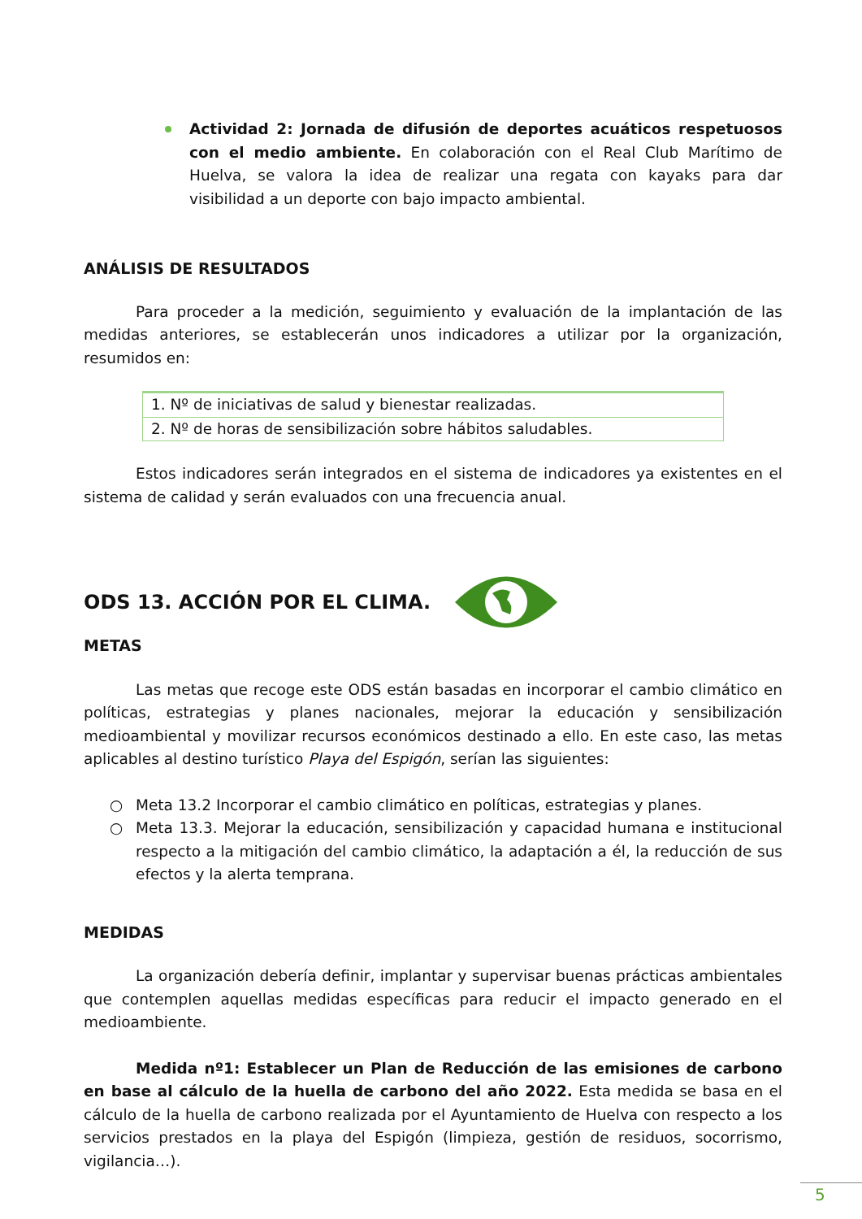Actividad 2: Jornada de difusión de deportes acuáticos respetuosos con el medio ambiente. En colaboración con el Real Club Marítimo de Huelva, se valora la idea de realizar una regata con kayaks para dar visibilidad a un deporte con bajo impacto ambiental.
ANÁLISIS DE RESULTADOS
Para proceder a la medición, seguimiento y evaluación de la implantación de las medidas anteriores, se establecerán unos indicadores a utilizar por la organización, resumidos en:
| 1. Nº de iniciativas de salud y bienestar realizadas. |
| 2. Nº de horas de sensibilización sobre hábitos saludables. |
Estos indicadores serán integrados en el sistema de indicadores ya existentes en el sistema de calidad y serán evaluados con una frecuencia anual.
ODS 13. ACCIÓN POR EL CLIMA.
METAS
Las metas que recoge este ODS están basadas en incorporar el cambio climático en políticas, estrategias y planes nacionales, mejorar la educación y sensibilización medioambiental y movilizar recursos económicos destinado a ello. En este caso, las metas aplicables al destino turístico Playa del Espigón, serían las siguientes:
○ Meta 13.2 Incorporar el cambio climático en políticas, estrategias y planes.
○ Meta 13.3. Mejorar la educación, sensibilización y capacidad humana e institucional respecto a la mitigación del cambio climático, la adaptación a él, la reducción de sus efectos y la alerta temprana.
MEDIDAS
La organización debería definir, implantar y supervisar buenas prácticas ambientales que contemplen aquellas medidas específicas para reducir el impacto generado en el medioambiente.
Medida nº1: Establecer un Plan de Reducción de las emisiones de carbono en base al cálculo de la huella de carbono del año 2022. Esta medida se basa en el cálculo de la huella de carbono realizada por el Ayuntamiento de Huelva con respecto a los servicios prestados en la playa del Espigón (limpieza, gestión de residuos, socorrismo, vigilancia…).
5